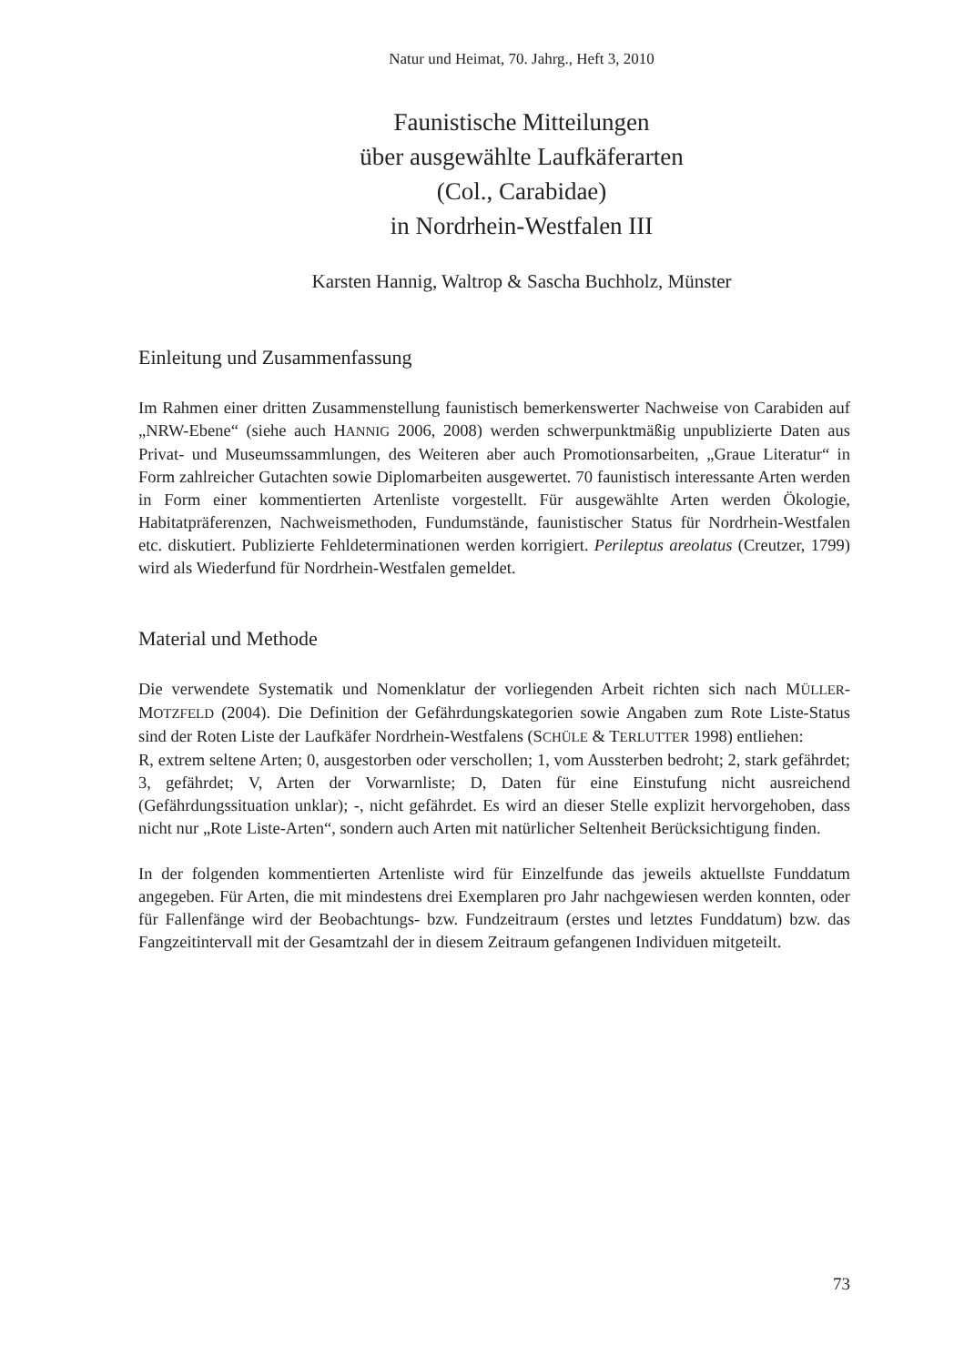Natur und Heimat, 70. Jahrg., Heft 3, 2010
Faunistische Mitteilungen
über ausgewählte Laufkäferarten
(Col., Carabidae)
in Nordrhein-Westfalen III
Karsten Hannig, Waltrop & Sascha Buchholz, Münster
Einleitung und Zusammenfassung
Im Rahmen einer dritten Zusammenstellung faunistisch bemerkenswerter Nachweise von Carabiden auf „NRW-Ebene“ (siehe auch HANNIG 2006, 2008) werden schwerpunktmäßig unpublizierte Daten aus Privat- und Museumssammlungen, des Weiteren aber auch Promotionsarbeiten, „Graue Literatur“ in Form zahlreicher Gutachten sowie Diplomarbeiten ausgewertet. 70 faunistisch interessante Arten werden in Form einer kommentierten Artenliste vorgestellt. Für ausgewählte Arten werden Ökologie, Habitatpräferenzen, Nachweismethoden, Fundumstände, faunistischer Status für Nordrhein-Westfalen etc. diskutiert. Publizierte Fehldeterminationen werden korrigiert. Perileptus areolatus (Creutzer, 1799) wird als Wiederfund für Nordrhein-Westfalen gemeldet.
Material und Methode
Die verwendete Systematik und Nomenklatur der vorliegenden Arbeit richten sich nach MÜLLER-MOTZFELD (2004). Die Definition der Gefährdungskategorien sowie Angaben zum Rote Liste-Status sind der Roten Liste der Laufkäfer Nordrhein-Westfalens (SCHÜLE & TERLUTTER 1998) entliehen:
R, extrem seltene Arten; 0, ausgestorben oder verschollen; 1, vom Aussterben bedroht; 2, stark gefährdet; 3, gefährdet; V, Arten der Vorwarnliste; D, Daten für eine Einstufung nicht ausreichend (Gefährdungssituation unklar); -, nicht gefährdet. Es wird an dieser Stelle explizit hervorgehoben, dass nicht nur „Rote Liste-Arten“, sondern auch Arten mit natürlicher Seltenheit Berücksichtigung finden.
In der folgenden kommentierten Artenliste wird für Einzelfunde das jeweils aktuellste Funddatum angegeben. Für Arten, die mit mindestens drei Exemplaren pro Jahr nachgewiesen werden konnten, oder für Fallenfänge wird der Beobachtungs- bzw. Fundzeitraum (erstes und letztes Funddatum) bzw. das Fangzeitintervall mit der Gesamtzahl der in diesem Zeitraum gefangenen Individuen mitgeteilt.
73